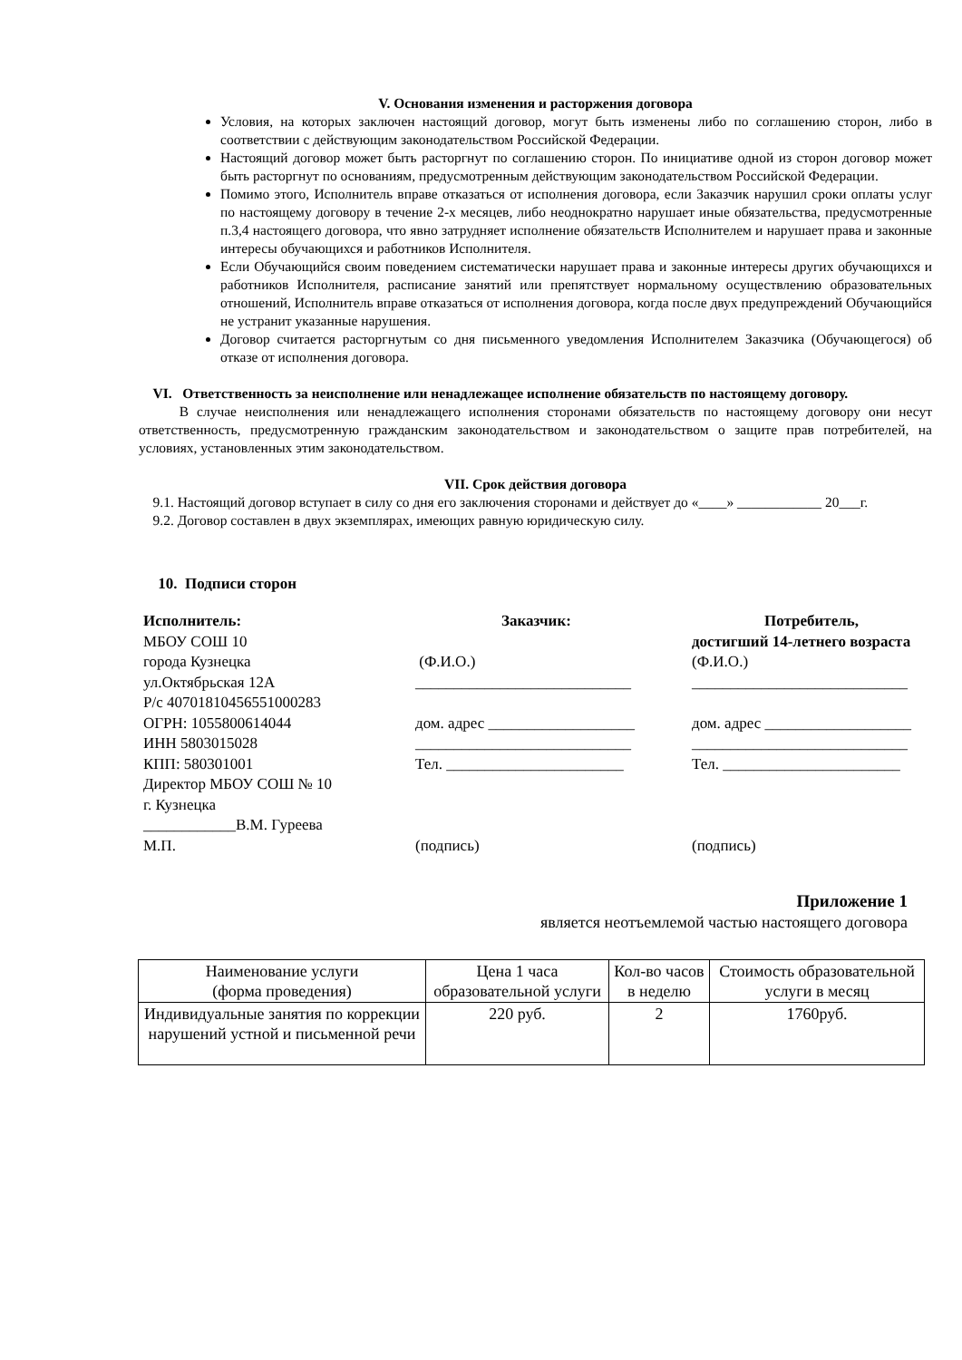V. Основания изменения и расторжения договора
Условия, на которых заключен настоящий договор, могут быть изменены либо по соглашению сторон, либо в соответствии с действующим законодательством Российской Федерации.
Настоящий договор может быть расторгнут по соглашению сторон. По инициативе одной из сторон договор может быть расторгнут по основаниям, предусмотренным действующим законодательством Российской Федерации.
Помимо этого, Исполнитель вправе отказаться от исполнения договора, если Заказчик нарушил сроки оплаты услуг по настоящему договору в течение 2-х месяцев, либо неоднократно нарушает иные обязательства, предусмотренные п.3,4 настоящего договора, что явно затрудняет исполнение обязательств Исполнителем и нарушает права и законные интересы обучающихся и работников Исполнителя.
Если Обучающийся своим поведением систематически нарушает права и законные интересы других обучающихся и работников Исполнителя, расписание занятий или препятствует нормальному осуществлению образовательных отношений, Исполнитель вправе отказаться от исполнения договора, когда после двух предупреждений Обучающийся не устранит указанные нарушения.
Договор считается расторгнутым со дня письменного уведомления Исполнителем Заказчика (Обучающегося) об отказе от исполнения договора.
VI. Ответственность за неисполнение или ненадлежащее исполнение обязательств по настоящему договору.
В случае неисполнения или ненадлежащего исполнения сторонами обязательств по настоящему договору они несут ответственность, предусмотренную гражданским законодательством и законодательством о защите прав потребителей, на условиях, установленных этим законодательством.
VII. Срок действия договора
9.1. Настоящий договор вступает в силу со дня его заключения сторонами и действует до «____» ____________ 20___г.
9.2. Договор составлен в двух экземплярах, имеющих равную юридическую силу.
10. Подписи сторон
Исполнитель:
МБОУ СОШ 10
города Кузнецка
ул.Октябрьская 12А
Р/с 40701810456551000283
ОГРН: 1055800614044
ИНН 5803015028
КПП: 580301001
Директор МБОУ СОШ № 10
г. Кузнецка
____________В.М. Гуреева
М.П.
Заказчик:
(Ф.И.О.)
____________________________
дом. адрес ___________________
____________________________
Тел. _______________________
(подпись)
Потребитель,
достигший 14-летнего возраста
(Ф.И.О.)
____________________________
дом. адрес ___________________
____________________________
Тел. _______________________
(подпись)
Приложение 1
является неотъемлемой частью настоящего договора
| Наименование услуги (форма проведения) | Цена 1 часа образовательной услуги | Кол-во часов в неделю | Стоимость образовательной услуги в месяц |
| --- | --- | --- | --- |
| Индивидуальные занятия по коррекции нарушений устной и письменной речи | 220 руб. | 2 | 1760руб. |